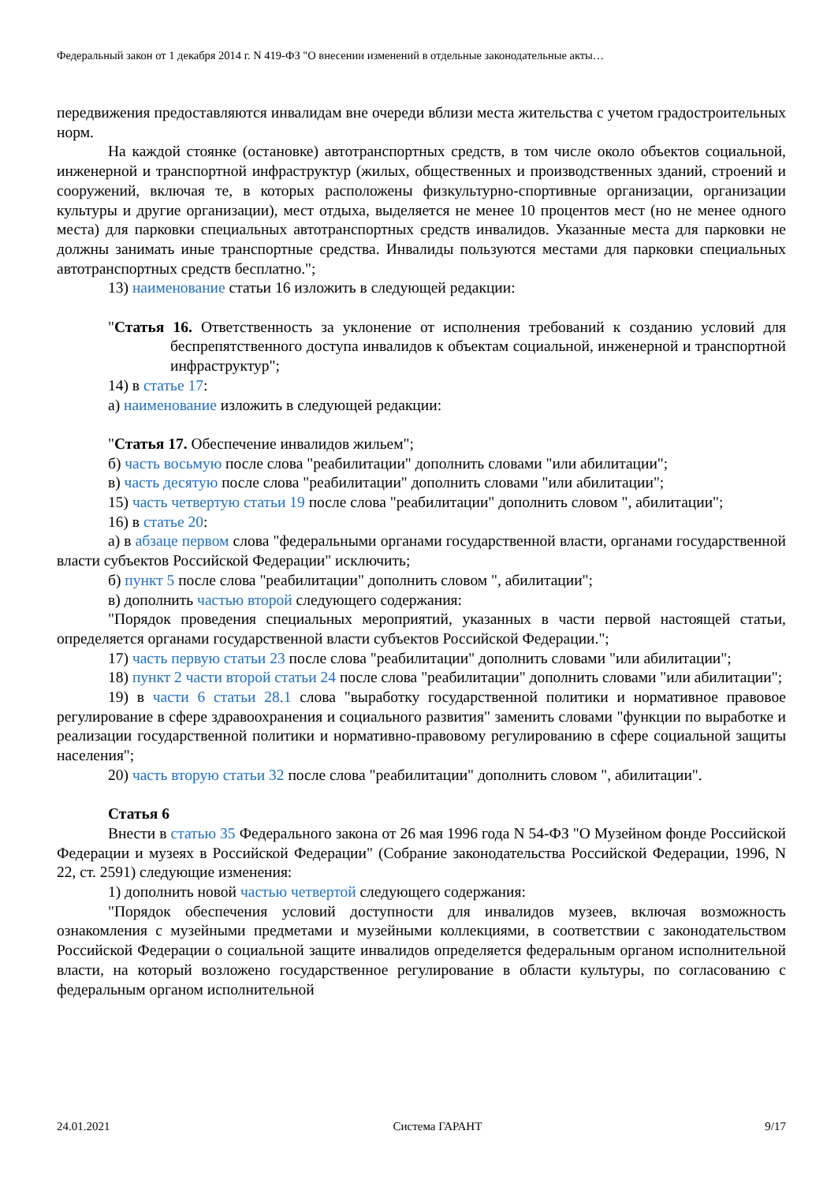Федеральный закон от 1 декабря 2014 г. N 419-ФЗ "О внесении изменений в отдельные законодательные акты…
передвижения предоставляются инвалидам вне очереди вблизи места жительства с учетом градостроительных норм.
На каждой стоянке (остановке) автотранспортных средств, в том числе около объектов социальной, инженерной и транспортной инфраструктур (жилых, общественных и производственных зданий, строений и сооружений, включая те, в которых расположены физкультурно-спортивные организации, организации культуры и другие организации), мест отдыха, выделяется не менее 10 процентов мест (но не менее одного места) для парковки специальных автотранспортных средств инвалидов. Указанные места для парковки не должны занимать иные транспортные средства. Инвалиды пользуются местами для парковки специальных автотранспортных средств бесплатно.";
13) наименование статьи 16 изложить в следующей редакции:
"Статья 16. Ответственность за уклонение от исполнения требований к созданию условий для беспрепятственного доступа инвалидов к объектам социальной, инженерной и транспортной инфраструктур";
14) в статье 17:
а) наименование изложить в следующей редакции:
"Статья 17. Обеспечение инвалидов жильем";
б) часть восьмую после слова "реабилитации" дополнить словами "или абилитации";
в) часть десятую после слова "реабилитации" дополнить словами "или абилитации";
15) часть четвертую статьи 19 после слова "реабилитации" дополнить словом ", абилитации";
16) в статье 20:
а) в абзаце первом слова "федеральными органами государственной власти, органами государственной власти субъектов Российской Федерации" исключить;
б) пункт 5 после слова "реабилитации" дополнить словом ", абилитации";
в) дополнить частью второй следующего содержания:
"Порядок проведения специальных мероприятий, указанных в части первой настоящей статьи, определяется органами государственной власти субъектов Российской Федерации.";
17) часть первую статьи 23 после слова "реабилитации" дополнить словами "или абилитации";
18) пункт 2 части второй статьи 24 после слова "реабилитации" дополнить словами "или абилитации";
19) в части 6 статьи 28.1 слова "выработку государственной политики и нормативное правовое регулирование в сфере здравоохранения и социального развития" заменить словами "функции по выработке и реализации государственной политики и нормативно-правовому регулированию в сфере социальной защиты населения";
20) часть вторую статьи 32 после слова "реабилитации" дополнить словом ", абилитации".
Статья 6
Внести в статью 35 Федерального закона от 26 мая 1996 года N 54-ФЗ "О Музейном фонде Российской Федерации и музеях в Российской Федерации" (Собрание законодательства Российской Федерации, 1996, N 22, ст. 2591) следующие изменения:
1) дополнить новой частью четвертой следующего содержания:
"Порядок обеспечения условий доступности для инвалидов музеев, включая возможность ознакомления с музейными предметами и музейными коллекциями, в соответствии с законодательством Российской Федерации о социальной защите инвалидов определяется федеральным органом исполнительной власти, на который возложено государственное регулирование в области культуры, по согласованию с федеральным органом исполнительной
24.01.2021 Система ГАРАНТ 9/17